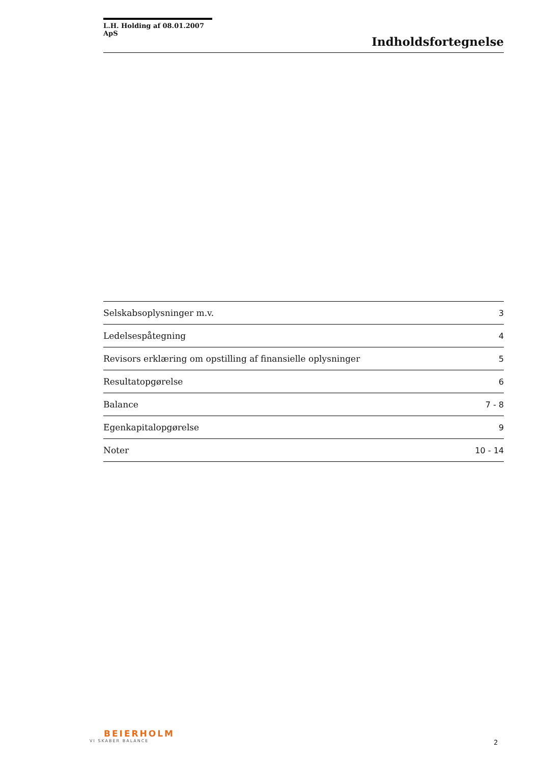L.H. Holding af 08.01.2007 ApS
Indholdsfortegnelse
| Selskabsoplysninger m.v. | 3 |
| Ledelsespåtegning | 4 |
| Revisors erklæring om opstilling af finansielle oplysninger | 5 |
| Resultatopgørelse | 6 |
| Balance | 7 - 8 |
| Egenkapitalopgørelse | 9 |
| Noter | 10 - 14 |
BEIERHOLM
VI SKABER BALANCE
2